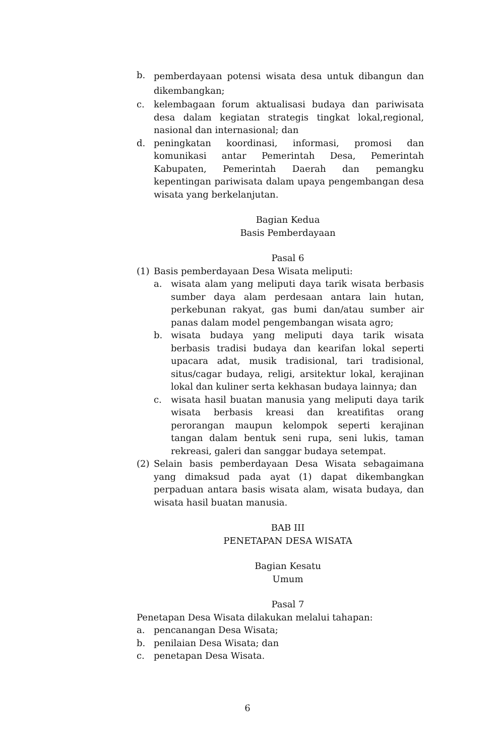b. pemberdayaan potensi wisata desa untuk dibangun dan dikembangkan;
c. kelembagaan forum aktualisasi budaya dan pariwisata desa dalam kegiatan strategis tingkat lokal,regional, nasional dan internasional; dan
d. peningkatan koordinasi, informasi, promosi dan komunikasi antar Pemerintah Desa, Pemerintah Kabupaten, Pemerintah Daerah dan pemangku kepentingan pariwisata dalam upaya pengembangan desa wisata yang berkelanjutan.
Bagian Kedua
Basis Pemberdayaan
Pasal 6
(1) Basis pemberdayaan Desa Wisata meliputi:
a. wisata alam yang meliputi daya tarik wisata berbasis sumber daya alam perdesaan antara lain hutan, perkebunan rakyat, gas bumi dan/atau sumber air panas dalam model pengembangan wisata agro;
b. wisata budaya yang meliputi daya tarik wisata berbasis tradisi budaya dan kearifan lokal seperti upacara adat, musik tradisional, tari tradisional, situs/cagar budaya, religi, arsitektur lokal, kerajinan lokal dan kuliner serta kekhasan budaya lainnya; dan
c. wisata hasil buatan manusia yang meliputi daya tarik wisata berbasis kreasi dan kreatifitas orang perorangan maupun kelompok seperti kerajinan tangan dalam bentuk seni rupa, seni lukis, taman rekreasi, galeri dan sanggar budaya setempat.
(2) Selain basis pemberdayaan Desa Wisata sebagaimana yang dimaksud pada ayat (1) dapat dikembangkan perpaduan antara basis wisata alam, wisata budaya, dan wisata hasil buatan manusia.
BAB III
PENETAPAN DESA WISATA
Bagian Kesatu
Umum
Pasal 7
Penetapan Desa Wisata dilakukan melalui tahapan:
a. pencanangan Desa Wisata;
b. penilaian Desa Wisata; dan
c. penetapan Desa Wisata.
6